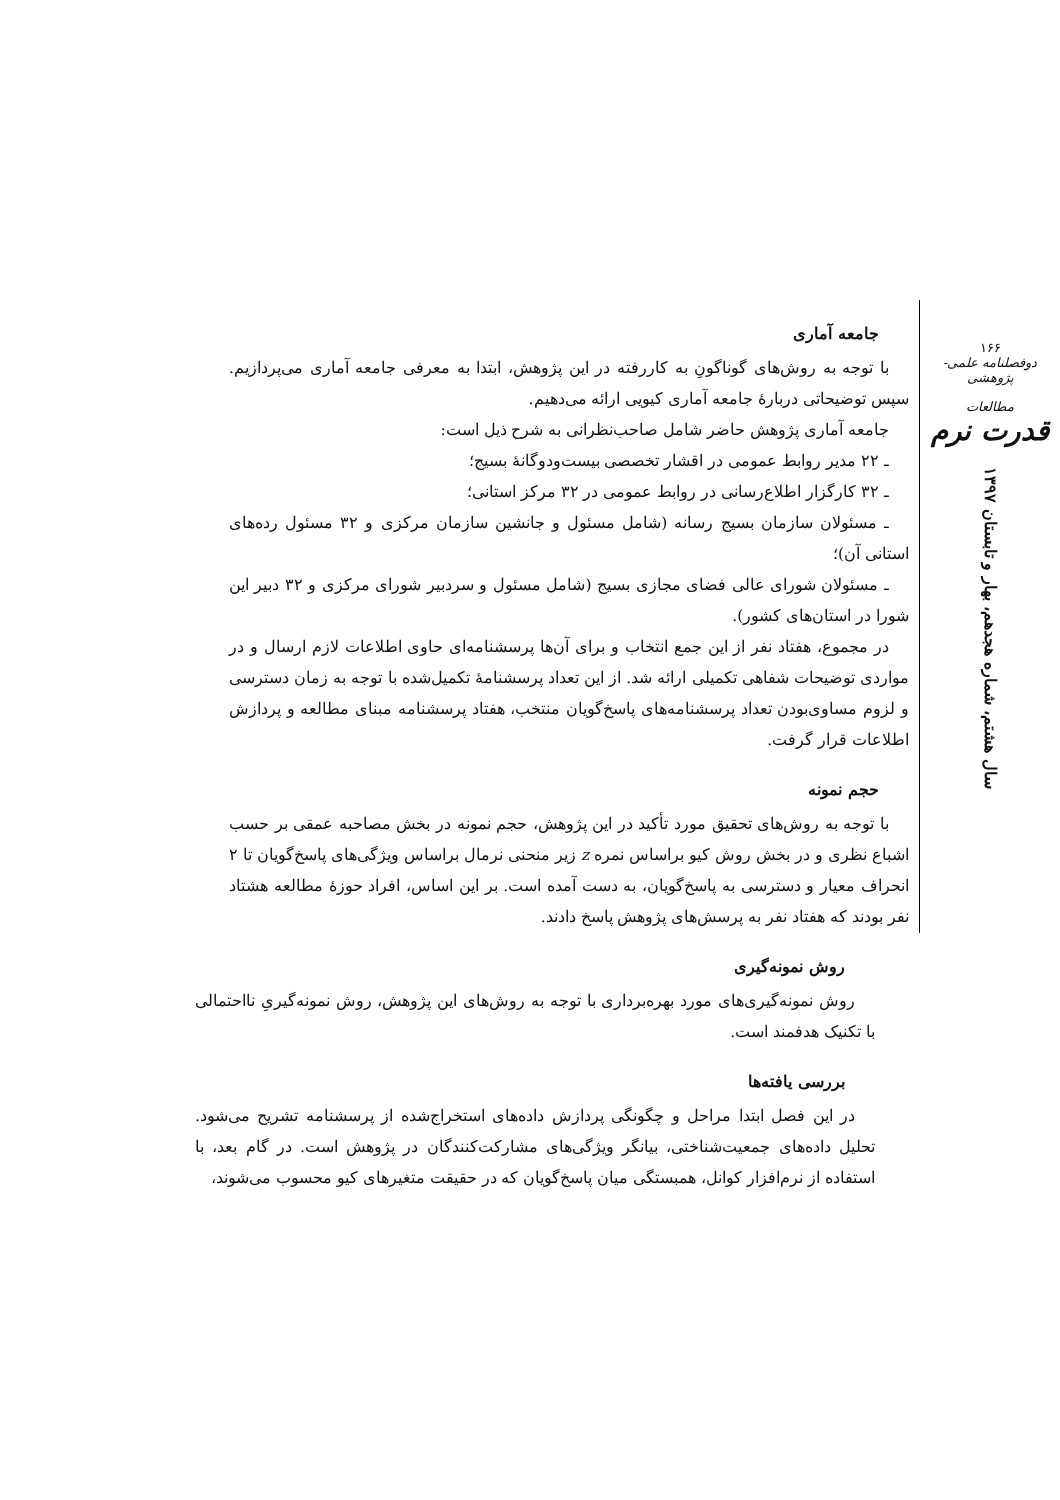۱۶۶
دوفصلنامه علمی-پژوهشی
مطالعات
قدرت نرم
سال هشتم، شماره هجدهم، بهار و تابستان ۱۳۹۷
جامعه آماری
با توجه به روش‌های گوناگونِ به کاررفته در این پژوهش، ابتدا به معرفی جامعه آماری می‌پردازیم. سپس توضیحاتی دربارهٔ جامعه آماری کیویی ارائه می‌دهیم.
جامعه آماری پژوهش حاضر شامل صاحب‌نظرانی به شرح ذیل است:
ـ ۲۲ مدیر روابط عمومی در اقشار تخصصی بیست‌ودوگانهٔ بسیج؛
ـ ۳۲ کارگزار اطلاع‌رسانی در روابط عمومی در ۳۲ مرکز استانی؛
ـ مسئولان سازمان بسیج رسانه (شامل مسئول و جانشین سازمان مرکزی و ۳۲ مسئول رده‌های استانی آن)؛
ـ مسئولان شورای عالی فضای مجازی بسیج (شامل مسئول و سردبیر شورای مرکزی و ۳۲ دبیر این شورا در استان‌های کشور).
در مجموع، هفتاد نفر از این جمع انتخاب و برای آن‌ها پرسشنامه‌ای حاوی اطلاعات لازم ارسال و در مواردی توضیحات شفاهی تکمیلی ارائه شد. از این تعداد پرسشنامهٔ تکمیل‌شده با توجه به زمان دسترسی و لزوم مساوی‌بودن تعداد پرسشنامه‌های پاسخ‌گویان منتخب، هفتاد پرسشنامه مبنای مطالعه و پردازش اطلاعات قرار گرفت.
حجم نمونه
با توجه به روش‌های تحقیق مورد تأکید در این پژوهش، حجم نمونه در بخش مصاحبه عمقی بر حسب اشباع نظری و در بخش روش کیو براساس نمره z زیر منحنی نرمال براساس ویژگی‌های پاسخ‌گویان تا ۲ انحراف معیار و دسترسی به پاسخ‌گویان، به دست آمده است. بر این اساس، افراد حوزهٔ مطالعه هشتاد نفر بودند که هفتاد نفر به پرسش‌های پژوهش پاسخ دادند.
روش نمونه‌گیری
روش نمونه‌گیری‌های مورد بهره‌برداری با توجه به روش‌های این پژوهش، روش نمونه‌گیریِ نااحتمالی با تکنیک هدفمند است.
بررسی یافته‌ها
در این فصل ابتدا مراحل و چگونگی پردازش داده‌های استخراج‌شده از پرسشنامه تشریح می‌شود. تحلیل داده‌های جمعیت‌شناختی، بیانگر ویژگی‌های مشارکت‌کنندگان در پژوهش است. در گام بعد، با استفاده از نرم‌افزار کوانل، همبستگی میان پاسخ‌گویان که در حقیقت متغیرهای کیو محسوب می‌شوند،